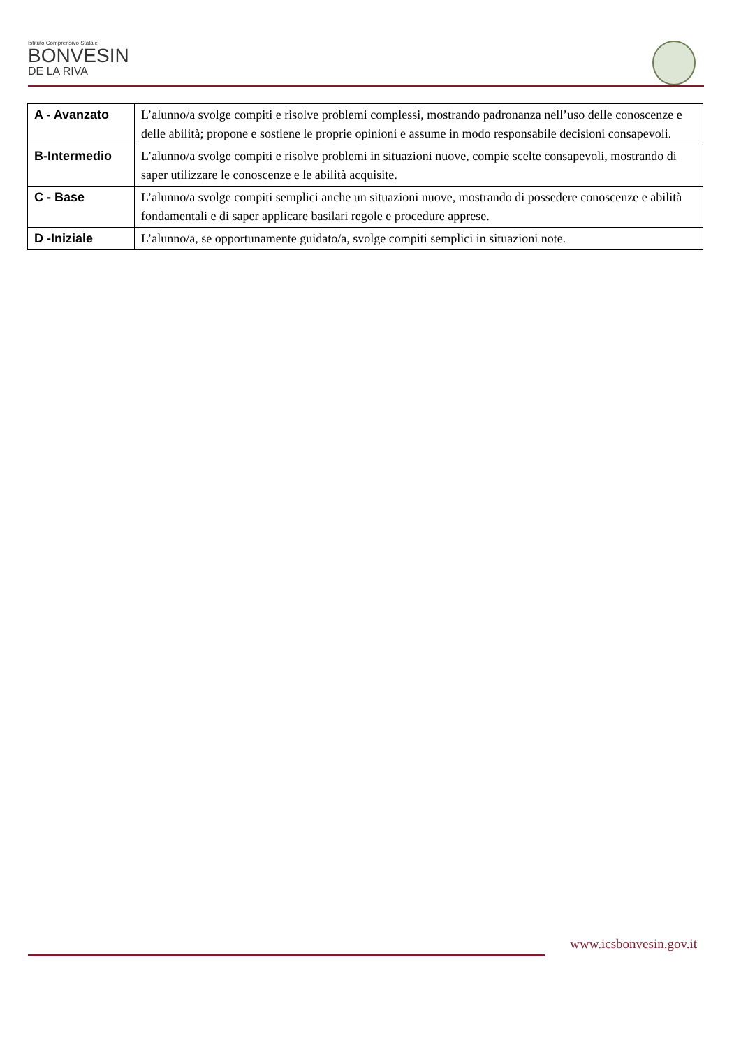Istituto Comprensivo Statale
BONVESIN
DE LA RIVA
| A - Avanzato | L’alunno/a svolge compiti e risolve problemi complessi, mostrando padronanza nell’uso delle conoscenze e delle abilità; propone e sostiene le proprie opinioni e assume in modo responsabile decisioni consapevoli. |
| B-Intermedio | L’alunno/a svolge compiti e risolve problemi in situazioni nuove, compie scelte consapevoli, mostrando di saper utilizzare le conoscenze e le abilità acquisite. |
| C - Base | L’alunno/a svolge compiti semplici anche un situazioni nuove, mostrando di possedere conoscenze e abilità fondamentali e di saper applicare basilari regole e procedure apprese. |
| D -Iniziale | L’alunno/a, se opportunamente guidato/a, svolge compiti semplici in situazioni note. |
www.icsbonvesin.gov.it